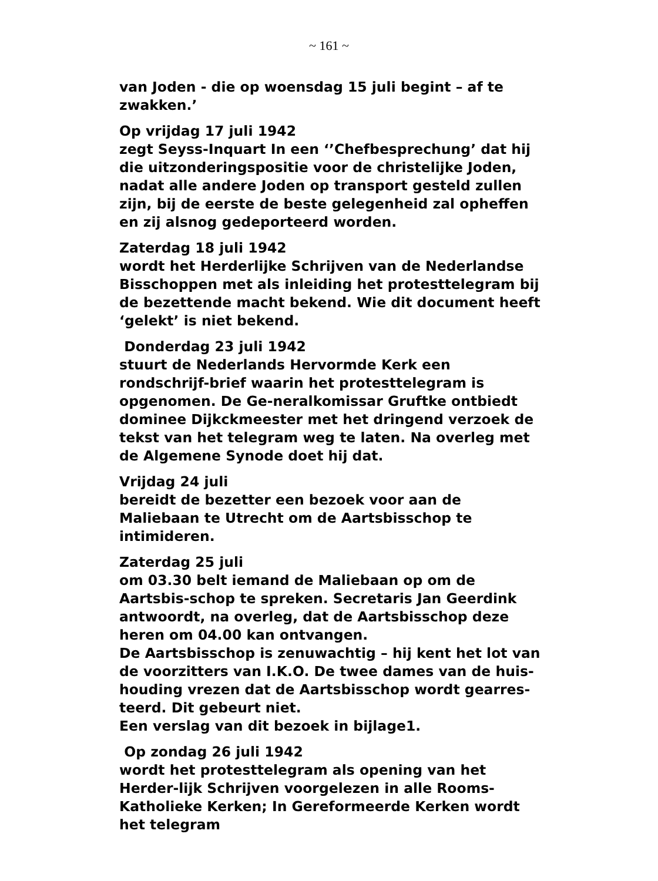~ 161 ~
van Joden - die op woensdag 15 juli begint – af te zwakken.’
Op vrijdag 17 juli 1942
zegt Seyss-Inquart In een ‘’Chefbesprechung’ dat hij die uitzonderingspositie voor de christelijke Joden, nadat alle andere Joden op transport gesteld zullen zijn, bij de eerste de beste gelegenheid zal opheffen en zij alsnog gedeporteerd worden.
Zaterdag 18 juli 1942
wordt het Herderlijke Schrijven van de Nederlandse Bisschoppen met als inleiding het protesttelegram bij de bezettende macht bekend. Wie dit document heeft ‘gelekt’ is niet bekend.
Donderdag 23 juli 1942
stuurt de Nederlands Hervormde Kerk een rondschrijf-brief waarin het protesttelegram is opgenomen. De Ge-neralkomissar Gruftke ontbiedt dominee Dijkckmeester met het dringend verzoek de tekst van het telegram weg te laten. Na overleg met de Algemene Synode doet hij dat.
Vrijdag 24 juli
bereidt de bezetter een bezoek voor aan de Maliebaan te Utrecht om de Aartsbisschop te intimideren.
Zaterdag 25 juli
om 03.30 belt iemand de Maliebaan op om de Aartsbis-schop te spreken. Secretaris Jan Geerdink antwoordt, na overleg, dat de Aartsbisschop deze heren om 04.00 kan ontvangen.
De Aartsbisschop is zenuwachtig – hij kent het lot van de voorzitters van I.K.O. De twee dames van de huis-houding vrezen dat de Aartsbisschop wordt gearres-teerd. Dit gebeurt niet.
Een verslag van dit bezoek in bijlage1.
Op zondag 26 juli 1942
wordt het protesttelegram als opening van het Herder-lijk Schrijven voorgelezen in alle Rooms-Katholieke Kerken; In Gereformeerde Kerken wordt het telegram